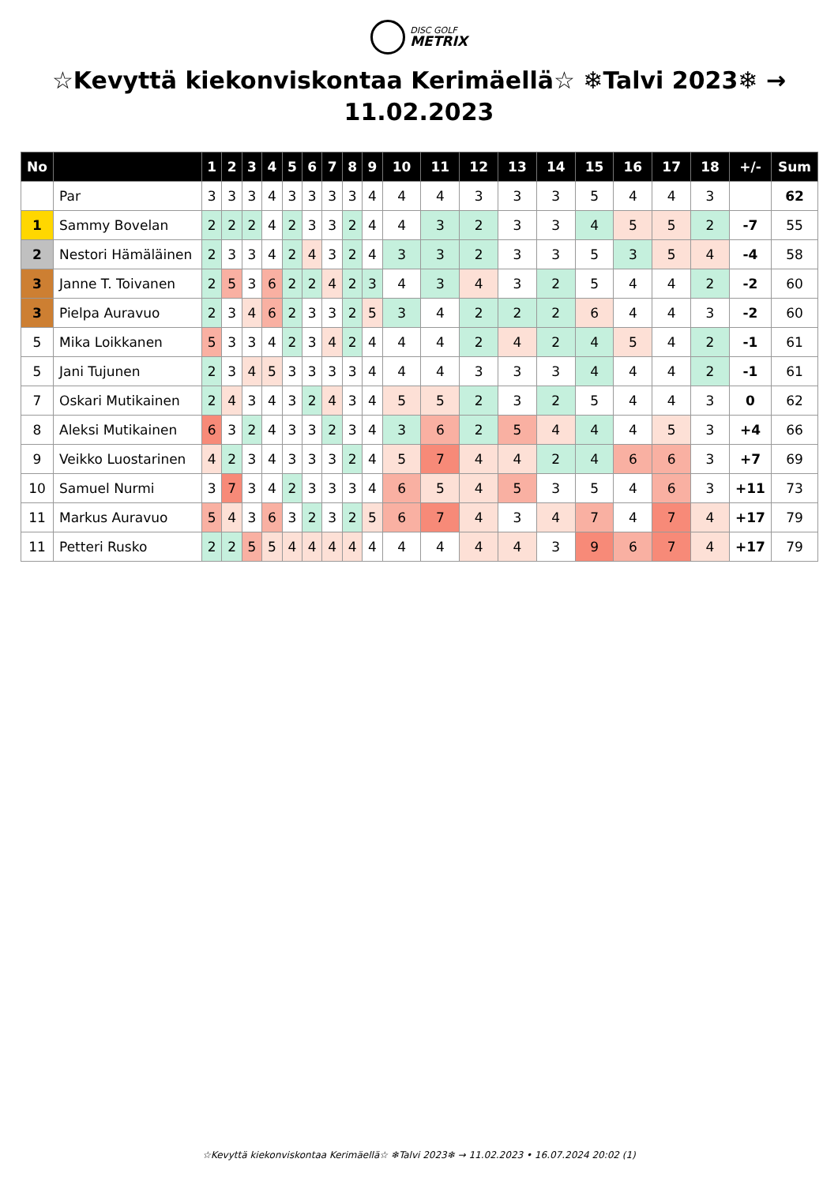DISC GOLF METRIX
☆Kevyttä kiekonviskontaa Kerimäellä☆ ❄Talvi 2023❄ → 11.02.2023
| No | | 1 | 2 | 3 | 4 | 5 | 6 | 7 | 8 | 9 | 10 | 11 | 12 | 13 | 14 | 15 | 16 | 17 | 18 | +/- | Sum |
| --- | --- | --- | --- | --- | --- | --- | --- | --- | --- | --- | --- | --- | --- | --- | --- | --- | --- | --- | --- | --- | --- |
| | Par | 3 | 3 | 3 | 4 | 3 | 3 | 3 | 3 | 4 | 4 | 4 | 3 | 3 | 3 | 5 | 4 | 4 | 3 | | 62 |
| 1 | Sammy Bovelan | 2 | 2 | 2 | 4 | 2 | 3 | 3 | 2 | 4 | 4 | 3 | 2 | 3 | 3 | 4 | 5 | 5 | 2 | -7 | 55 |
| 2 | Nestori Hämäläinen | 2 | 3 | 3 | 4 | 2 | 4 | 3 | 2 | 4 | 3 | 3 | 2 | 3 | 3 | 5 | 3 | 5 | 4 | -4 | 58 |
| 3 | Janne T. Toivanen | 2 | 5 | 3 | 6 | 2 | 2 | 4 | 2 | 3 | 4 | 3 | 4 | 3 | 2 | 5 | 4 | 4 | 2 | -2 | 60 |
| 3 | Pielpa Auravuo | 2 | 3 | 4 | 6 | 2 | 3 | 3 | 2 | 5 | 3 | 4 | 2 | 2 | 2 | 6 | 4 | 4 | 3 | -2 | 60 |
| 5 | Mika Loikkanen | 5 | 3 | 3 | 4 | 2 | 3 | 4 | 2 | 4 | 4 | 4 | 2 | 4 | 2 | 4 | 5 | 4 | 2 | -1 | 61 |
| 5 | Jani Tujunen | 2 | 3 | 4 | 5 | 3 | 3 | 3 | 3 | 4 | 4 | 4 | 3 | 3 | 3 | 4 | 4 | 4 | 2 | -1 | 61 |
| 7 | Oskari Mutikainen | 2 | 4 | 3 | 4 | 3 | 2 | 4 | 3 | 4 | 5 | 5 | 2 | 3 | 2 | 5 | 4 | 4 | 3 | 0 | 62 |
| 8 | Aleksi Mutikainen | 6 | 3 | 2 | 4 | 3 | 3 | 2 | 3 | 4 | 3 | 6 | 2 | 5 | 4 | 4 | 4 | 5 | 3 | +4 | 66 |
| 9 | Veikko Luostarinen | 4 | 2 | 3 | 4 | 3 | 3 | 3 | 2 | 4 | 5 | 7 | 4 | 4 | 2 | 4 | 6 | 6 | 3 | +7 | 69 |
| 10 | Samuel Nurmi | 3 | 7 | 3 | 4 | 2 | 3 | 3 | 3 | 4 | 6 | 5 | 4 | 5 | 3 | 5 | 4 | 6 | 3 | +11 | 73 |
| 11 | Markus Auravuo | 5 | 4 | 3 | 6 | 3 | 2 | 3 | 2 | 5 | 6 | 7 | 4 | 3 | 4 | 7 | 4 | 7 | 4 | +17 | 79 |
| 11 | Petteri Rusko | 2 | 2 | 5 | 5 | 4 | 4 | 4 | 4 | 4 | 4 | 4 | 4 | 4 | 3 | 9 | 6 | 7 | 4 | +17 | 79 |
☆Kevyttä kiekonviskontaa Kerimäellä☆ ❄Talvi 2023❄ → 11.02.2023 • 16.07.2024 20:02 (1)